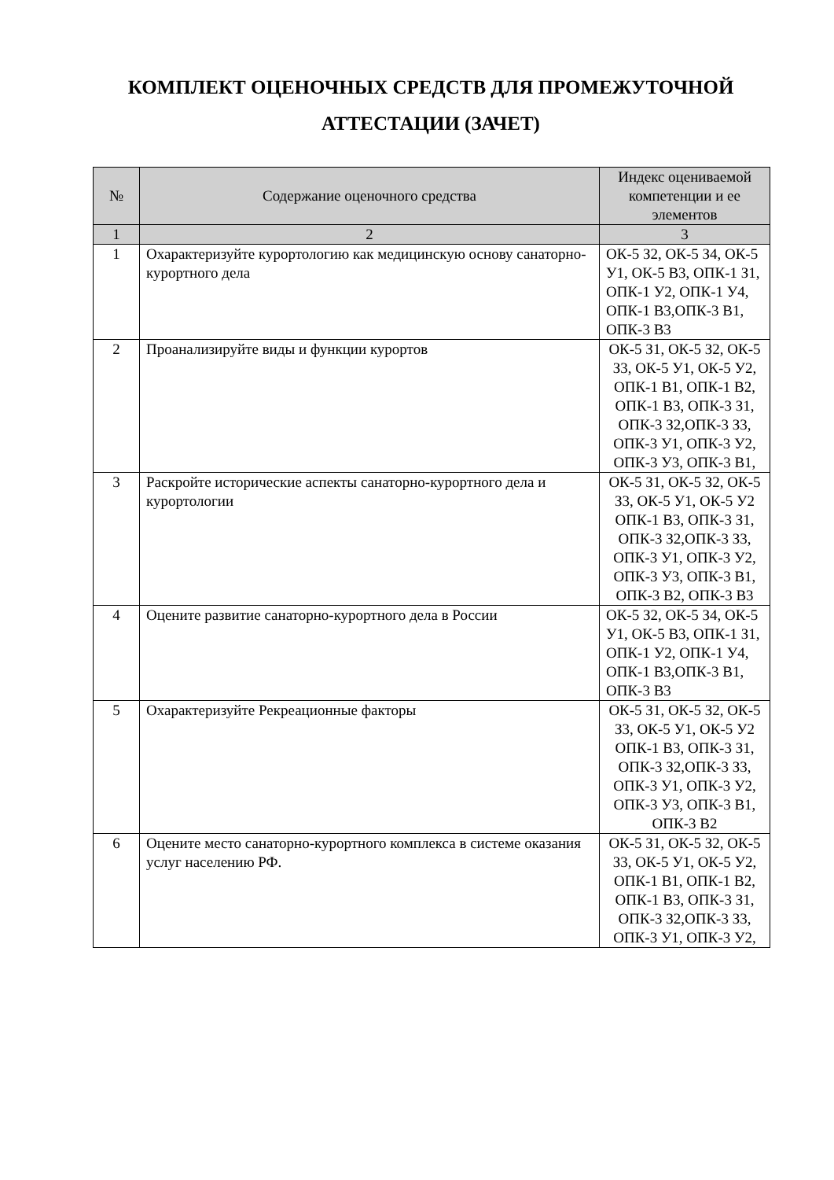КОМПЛЕКТ ОЦЕНОЧНЫХ СРЕДСТВ ДЛЯ ПРОМЕЖУТОЧНОЙ АТТЕСТАЦИИ (ЗАЧЕТ)
| № | Содержание оценочного средства | Индекс оцениваемой компетенции и ее элементов |
| --- | --- | --- |
| 1 | 2 | 3 |
| 1 | Охарактеризуйте курортологию как медицинскую основу санаторно-курортного дела | ОК-5 З2, ОК-5 З4, ОК-5 У1, ОК-5 В3, ОПК-1 З1, ОПК-1 У2, ОПК-1 У4, ОПК-1 В3,ОПК-3 В1, ОПК-3 В3 |
| 2 | Проанализируйте виды и функции курортов | ОК-5 З1, ОК-5 З2, ОК-5 З3, ОК-5 У1, ОК-5 У2, ОПК-1 В1, ОПК-1 В2, ОПК-1 В3, ОПК-3 З1, ОПК-3 З2,ОПК-3 З3, ОПК-3 У1, ОПК-3 У2, ОПК-3 У3, ОПК-3 В1, |
| 3 | Раскройте исторические аспекты санаторно-курортного дела и курортологии | ОК-5 З1, ОК-5 З2, ОК-5 З3, ОК-5 У1, ОК-5 У2 ОПК-1 В3, ОПК-3 З1, ОПК-3 З2,ОПК-3 З3, ОПК-3 У1, ОПК-3 У2, ОПК-3 У3, ОПК-3 В1, ОПК-3 В2, ОПК-3 В3 |
| 4 | Оцените развитие санаторно-курортного дела в России | ОК-5 З2, ОК-5 З4, ОК-5 У1, ОК-5 В3, ОПК-1 З1, ОПК-1 У2, ОПК-1 У4, ОПК-1 В3,ОПК-3 В1, ОПК-3 В3 |
| 5 | Охарактеризуйте Рекреационные факторы | ОК-5 З1, ОК-5 З2, ОК-5 З3, ОК-5 У1, ОК-5 У2 ОПК-1 В3, ОПК-3 З1, ОПК-3 З2,ОПК-3 З3, ОПК-3 У1, ОПК-3 У2, ОПК-3 У3, ОПК-3 В1, ОПК-3 В2 |
| 6 | Оцените место санаторно-курортного комплекса в системе оказания услуг населению РФ. | ОК-5 З1, ОК-5 З2, ОК-5 З3, ОК-5 У1, ОК-5 У2, ОПК-1 В1, ОПК-1 В2, ОПК-1 В3, ОПК-3 З1, ОПК-3 З2,ОПК-3 З3, ОПК-3 У1, ОПК-3 У2, |